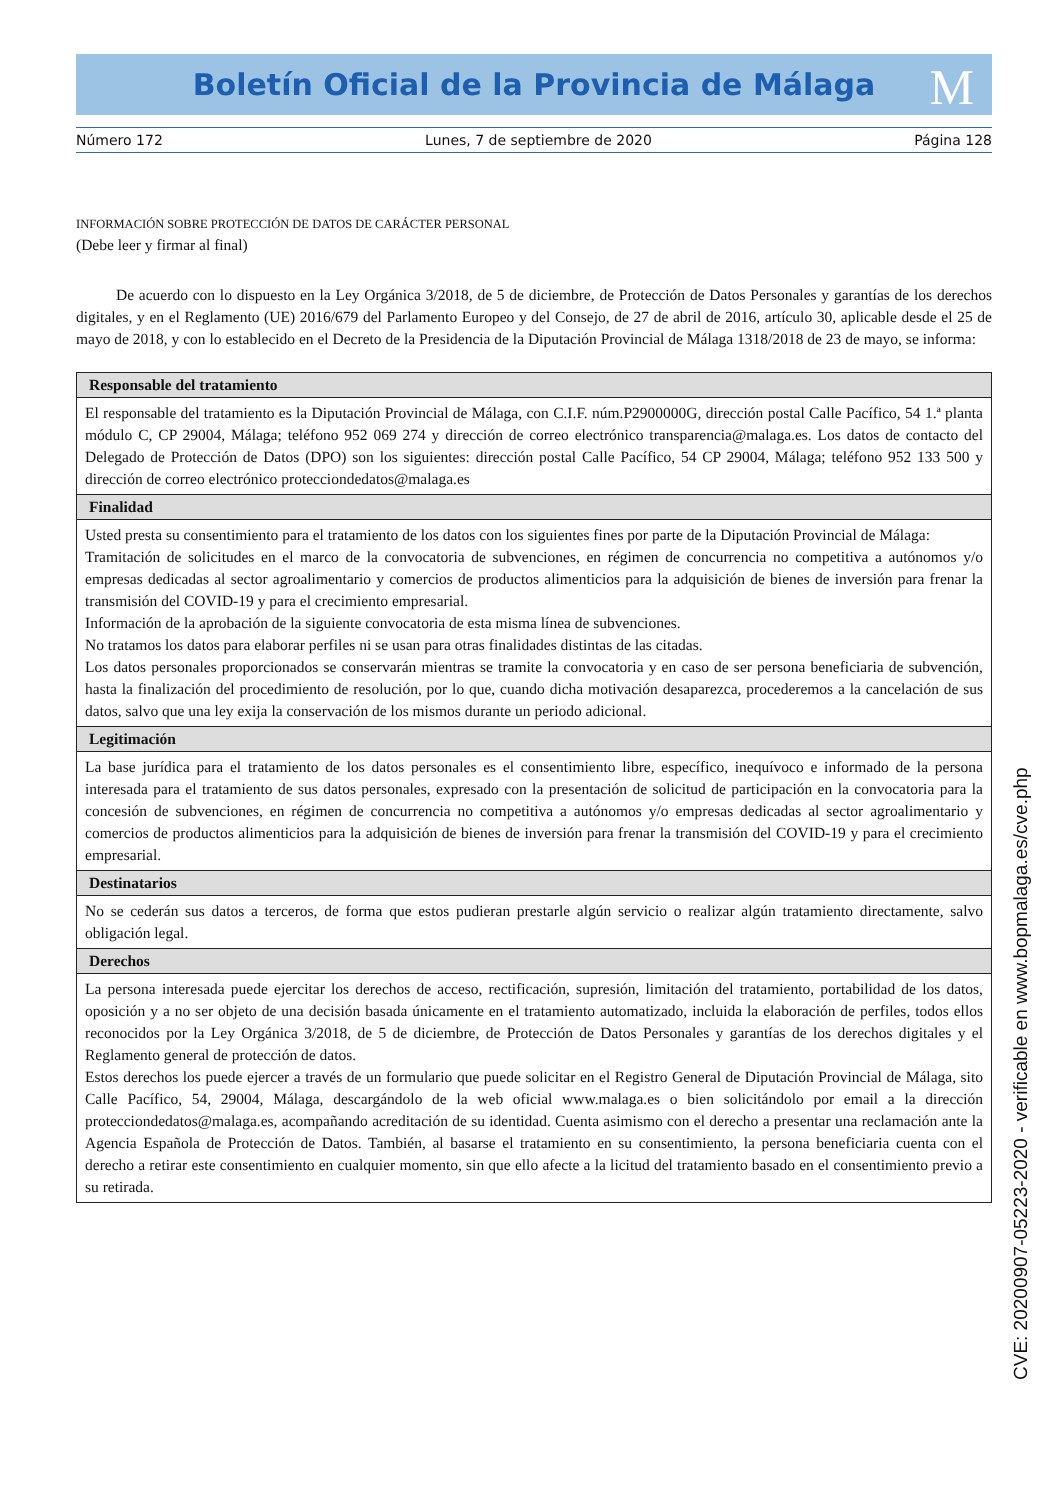Boletín Oficial de la Provincia de Málaga
M
Número 172 Lunes, 7 de septiembre de 2020 Página 128
INFORMACIÓN SOBRE PROTECCIÓN DE DATOS DE CARÁCTER PERSONAL
(Debe leer y firmar al final)
De acuerdo con lo dispuesto en la Ley Orgánica 3/2018, de 5 de diciembre, de Protección de Datos Personales y garantías de los derechos digitales, y en el Reglamento (UE) 2016/679 del Parlamento Europeo y del Consejo, de 27 de abril de 2016, artículo 30, aplicable desde el 25 de mayo de 2018, y con lo establecido en el Decreto de la Presidencia de la Diputación Provincial de Málaga 1318/2018 de 23 de mayo, se informa:
| Responsable del tratamiento |
| --- |
| El responsable del tratamiento es la Diputación Provincial de Málaga, con C.I.F. núm.P2900000G, dirección postal Calle Pacífico, 54 1.ª planta módulo C, CP 29004, Málaga; teléfono 952 069 274 y dirección de correo electrónico transparencia@malaga.es. Los datos de contacto del Delegado de Protección de Datos (DPO) son los siguientes: dirección postal Calle Pacífico, 54 CP 29004, Málaga; teléfono 952 133 500 y dirección de correo electrónico protecciondedatos@malaga.es |
| Finalidad |
| Usted presta su consentimiento para el tratamiento de los datos con los siguientes fines por parte de la Diputación Provincial de Málaga: Tramitación de solicitudes en el marco de la convocatoria de subvenciones, en régimen de concurrencia no competitiva a autónomos y/o empresas dedicadas al sector agroalimentario y comercios de productos alimenticios para la adquisición de bienes de inversión para frenar la transmisión del COVID-19 y para el crecimiento empresarial. Información de la aprobación de la siguiente convocatoria de esta misma línea de subvenciones. No tratamos los datos para elaborar perfiles ni se usan para otras finalidades distintas de las citadas. Los datos personales proporcionados se conservarán mientras se tramite la convocatoria y en caso de ser persona beneficiaria de subvención, hasta la finalización del procedimiento de resolución, por lo que, cuando dicha motivación desaparezca, procederemos a la cancelación de sus datos, salvo que una ley exija la conservación de los mismos durante un periodo adicional. |
| Legitimación |
| La base jurídica para el tratamiento de los datos personales es el consentimiento libre, específico, inequívoco e informado de la persona interesada para el tratamiento de sus datos personales, expresado con la presentación de solicitud de participación en la convocatoria para la concesión de subvenciones, en régimen de concurrencia no competitiva a autónomos y/o empresas dedicadas al sector agroalimentario y comercios de productos alimenticios para la adquisición de bienes de inversión para frenar la transmisión del COVID-19 y para el crecimiento empresarial. |
| Destinatarios |
| No se cederán sus datos a terceros, de forma que estos pudieran prestarle algún servicio o realizar algún tratamiento directamente, salvo obligación legal. |
| Derechos |
| La persona interesada puede ejercitar los derechos de acceso, rectificación, supresión, limitación del tratamiento, portabilidad de los datos, oposición y a no ser objeto de una decisión basada únicamente en el tratamiento automatizado, incluida la elaboración de perfiles, todos ellos reconocidos por la Ley Orgánica 3/2018, de 5 de diciembre, de Protección de Datos Personales y garantías de los derechos digitales y el Reglamento general de protección de datos. Estos derechos los puede ejercer a través de un formulario que puede solicitar en el Registro General de Diputación Provincial de Málaga, sito Calle Pacífico, 54, 29004, Málaga, descargándolo de la web oficial www.malaga.es o bien solicitándolo por email a la dirección protecciondedatos@malaga.es, acompañando acreditación de su identidad. Cuenta asimismo con el derecho a presentar una reclamación ante la Agencia Española de Protección de Datos. También, al basarse el tratamiento en su consentimiento, la persona beneficiaria cuenta con el derecho a retirar este consentimiento en cualquier momento, sin que ello afecte a la licitud del tratamiento basado en el consentimiento previo a su retirada. |
CVE: 20200907-05223-2020 - verificable en www.bopmalaga.es/cve.php